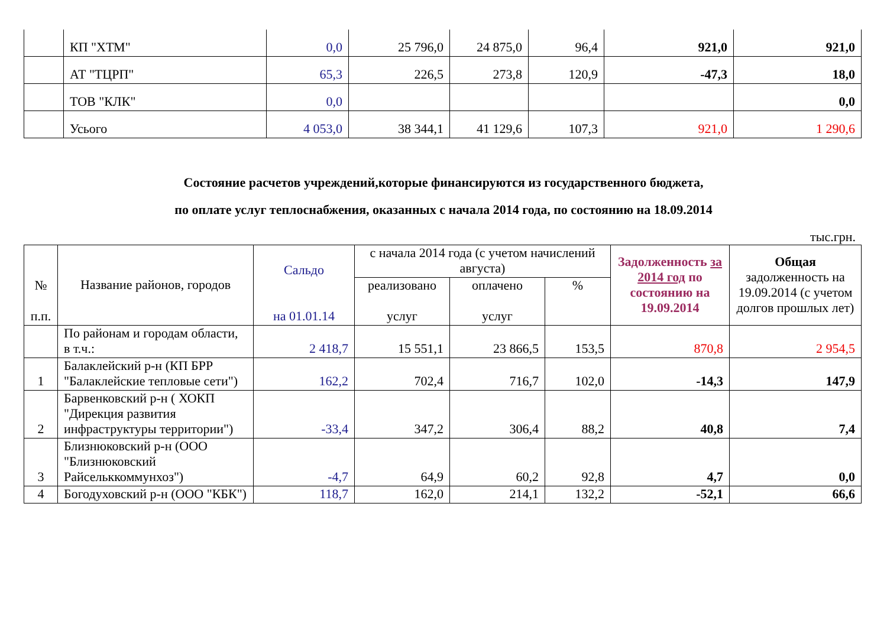| | КП "ХТМ" | 0,0 | 25 796,0 | 24 875,0 | 96,4 | 921,0 | 921,0 |
| | АТ "ТЦРП" | 65,3 | 226,5 | 273,8 | 120,9 | -47,3 | 18,0 |
| | ТОВ "КЛК" | 0,0 | | | | | 0,0 |
| | Усього | 4 053,0 | 38 344,1 | 41 129,6 | 107,3 | 921,0 | 1 290,6 |
Состояние расчетов учреждений,которые финансируются из государственного бюджета,
по оплате услуг теплоснабжения, оказанных с начала 2014 года, по состоянию на 18.09.2014
тыс.грн.
| № п.п. | Название районов, городов | Сальдо на 01.01.14 | с начала 2014 года (с учетом начислений августа) | | | Задолженность за 2014 год по состоянию на 19.09.2014 | Общая задолженность на 19.09.2014 (с учетом долгов прошлых лет) |
| --- | --- | --- | --- | --- | --- | --- | --- |
| | | | реализовано услуг | оплачено услуг | % | | |
| | По районам и городам области, в т.ч.: | 2 418,7 | 15 551,1 | 23 866,5 | 153,5 | 870,8 | 2 954,5 |
| 1 | Балаклейский р-н (КП БРР "Балаклейские тепловые сети") | 162,2 | 702,4 | 716,7 | 102,0 | -14,3 | 147,9 |
| 2 | Барвенковский р-н ( ХОКП "Дирекция развития инфраструктуры территории") | -33,4 | 347,2 | 306,4 | 88,2 | 40,8 | 7,4 |
| 3 | Близнюковский р-н (ООО "Близнюковский Райсельккоммунхоз") | -4,7 | 64,9 | 60,2 | 92,8 | 4,7 | 0,0 |
| 4 | Богодуховский р-н (ООО "КБК") | 118,7 | 162,0 | 214,1 | 132,2 | -52,1 | 66,6 |